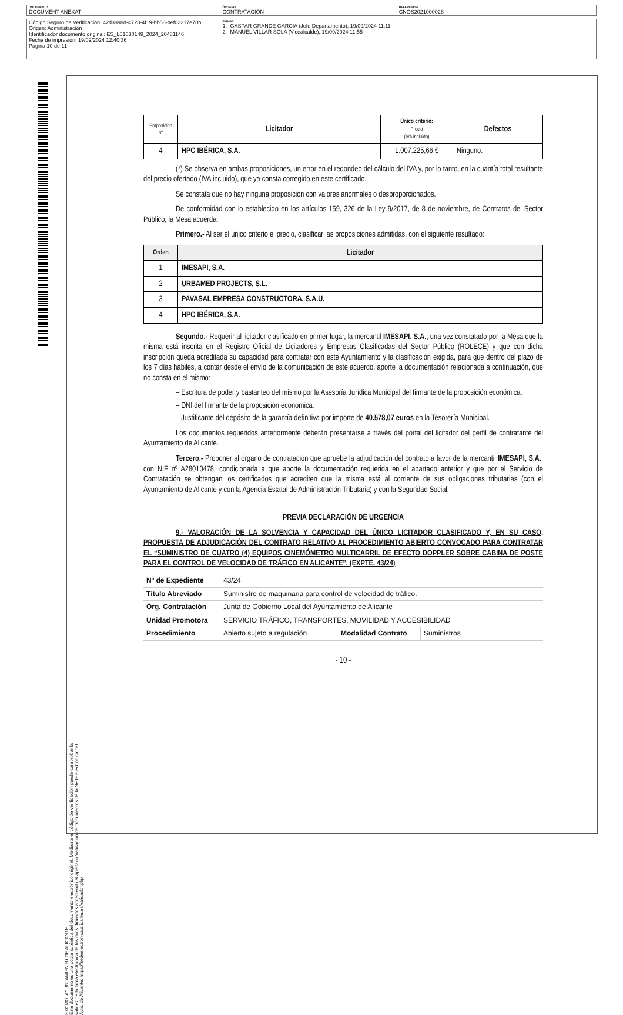| DOCUMENTO DOCUMENT ANEXAT | ÓRGANO CONTRATACIÓN | REFERENCIA CNOS2021000028 |
| Código Seguro de Verificación: 42d3398d-4728-4f19-bb58-bef02217e70b Origen: Administración Identificador documento original: ES_L01030149_2024_20481146 Fecha de impresión: 19/09/2024 12:40:36 Página 10 de 11 | FIRMAS 1.- GASPAR GRANDE GARCIA (Jefe Departamento), 19/09/2024 11:11 2.- MANUEL VILLAR SOLA (Vicealcalde), 19/09/2024 11:55 |
EXCMO. AYUNTAMIENTO DE ALICANTE
Este documento es una copia auténtica del documento electrónico original. Mediante el código de verificación puede comprobar la
validez de la firma electrónica de los docs. firmados accediendo al apartado Validación de Documentos de la Sede Electrónica del
Ayto. de Alicante: https://sedeelectronica.alicante.es/validador.php
| Proposición nº | Licitador | Único criterio: Precio (IVA incluido) | Defectos |
| --- | --- | --- | --- |
| 4 | HPC IBÉRICA, S.A. | 1.007.225,66 € | Ninguno. |
(*) Se observa en ambas proposiciones, un error en el redondeo del cálculo del IVA y, por lo tanto, en la cuantía total resultante del precio ofertado (IVA incluido), que ya consta corregido en este certificado.
Se constata que no hay ninguna proposición con valores anormales o desproporcionados.
De conformidad con lo establecido en los artículos 159, 326 de la Ley 9/2017, de 8 de noviembre, de Contratos del Sector Público, la Mesa acuerda:
Primero.- Al ser el único criterio el precio, clasificar las proposiciones admitidas, con el siguiente resultado:
| Orden | Licitador |
| --- | --- |
| 1 | IMESAPI, S.A. |
| 2 | URBAMED PROJECTS, S.L. |
| 3 | PAVASAL EMPRESA CONSTRUCTORA, S.A.U. |
| 4 | HPC IBÉRICA, S.A. |
Segundo.- Requerir al licitador clasificado en primer lugar, la mercantil IMESAPI, S.A., una vez constatado por la Mesa que la misma está inscrita en el Registro Oficial de Licitadores y Empresas Clasificadas del Sector Público (ROLECE) y que con dicha inscripción queda acreditada su capacidad para contratar con este Ayuntamiento y la clasificación exigida, para que dentro del plazo de los 7 días hábiles, a contar desde el envío de la comunicación de este acuerdo, aporte la documentación relacionada a continuación, que no consta en el mismo:
– Escritura de poder y bastanteo del mismo por la Asesoría Jurídica Municipal del firmante de la proposición económica.
– DNI del firmante de la proposición económica.
– Justificante del depósito de la garantía definitiva por importe de 40.578,07 euros en la Tesorería Municipal.
Los documentos requeridos anteriormente deberán presentarse a través del portal del licitador del perfil de contratante del Ayuntamiento de Alicante.
Tercero.- Proponer al órgano de contratación que apruebe la adjudicación del contrato a favor de la mercantil IMESAPI, S.A., con NIF nº A28010478, condicionada a que aporte la documentación requerida en el apartado anterior y que por el Servicio de Contratación se obtengan los certificados que acrediten que la misma está al corriente de sus obligaciones tributarias (con el Ayuntamiento de Alicante y con la Agencia Estatal de Administración Tributaria) y con la Seguridad Social.
PREVIA DECLARACIÓN DE URGENCIA
9.- VALORACIÓN DE LA SOLVENCIA Y CAPACIDAD DEL ÚNICO LICITADOR CLASIFICADO Y, EN SU CASO, PROPUESTA DE ADJUDICACIÓN DEL CONTRATO RELATIVO AL PROCEDIMIENTO ABIERTO CONVOCADO PARA CONTRATAR EL “SUMINISTRO DE CUATRO (4) EQUIPOS CINEMÓMETRO MULTICARRIL DE EFECTO DOPPLER SOBRE CABINA DE POSTE PARA EL CONTROL DE VELOCIDAD DE TRÁFICO EN ALICANTE”. (EXPTE. 43/24)
| Nº de Expediente | 43/24 | | |
| Título Abreviado | Suministro de maquinaria para control de velocidad de tráfico. | | |
| Órg. Contratación | Junta de Gobierno Local del Ayuntamiento de Alicante | | |
| Unidad Promotora | SERVICIO TRÁFICO, TRANSPORTES, MOVILIDAD Y ACCESIBILIDAD | | |
| Procedimiento | Abierto sujeto a regulación | Modalidad Contrato | Suministros |
- 10 -